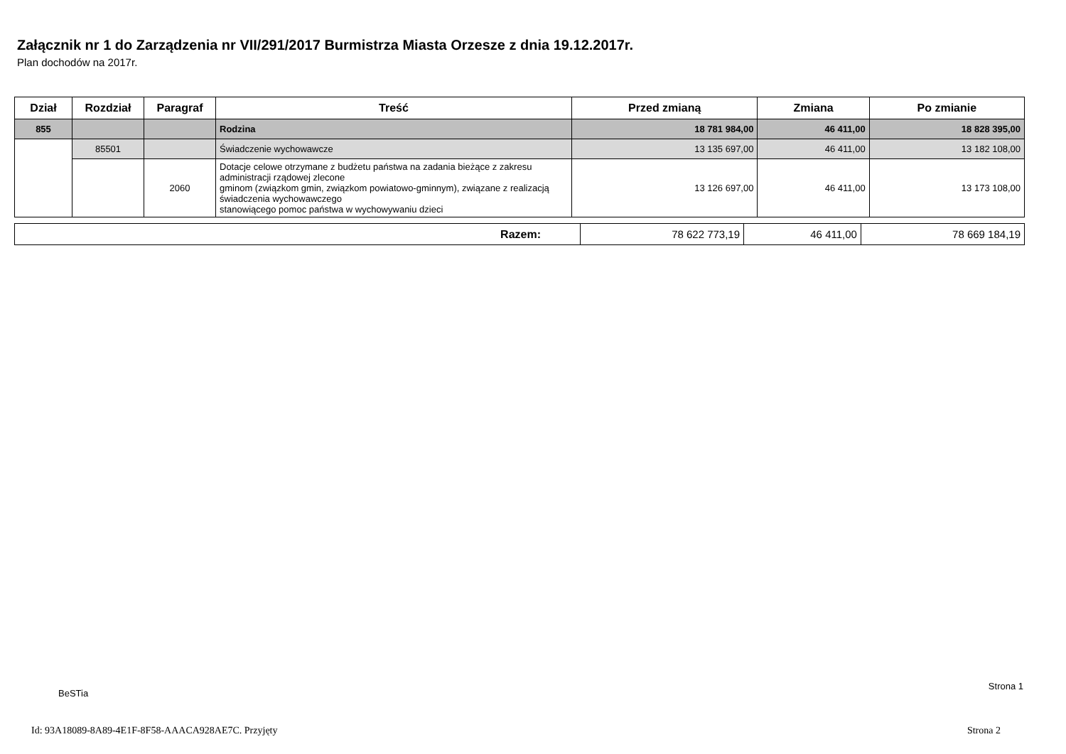Załącznik nr 1 do Zarządzenia nr VII/291/2017 Burmistrza Miasta Orzesze z dnia 19.12.2017r.
Plan dochodów na 2017r.
| Dział | Rozdział | Paragraf | Treść | Przed zmianą | Zmiana | Po zmianie |
| --- | --- | --- | --- | --- | --- | --- |
| 855 | | | Rodzina | 18 781 984,00 | 46 411,00 | 18 828 395,00 |
| | 85501 | | Świadczenie wychowawcze | 13 135 697,00 | 46 411,00 | 13 182 108,00 |
| | | 2060 | Dotacje celowe otrzymane z budżetu państwa na zadania bieżące z zakresu administracji rządowej zlecone gminom (związkom gmin, związkom powiatowo-gminnym), związane z realizacją świadczenia wychowawczego stanowiącego pomoc państwa w wychowywaniu dzieci | 13 126 697,00 | 46 411,00 | 13 173 108,00 |
| Razem: | 78 622 773,19 | 46 411,00 | 78 669 184,19 |
BeSTia
Strona 1
Id: 93A18089-8A89-4E1F-8F58-AAACA928AE7C. Przyjęty
Strona 2